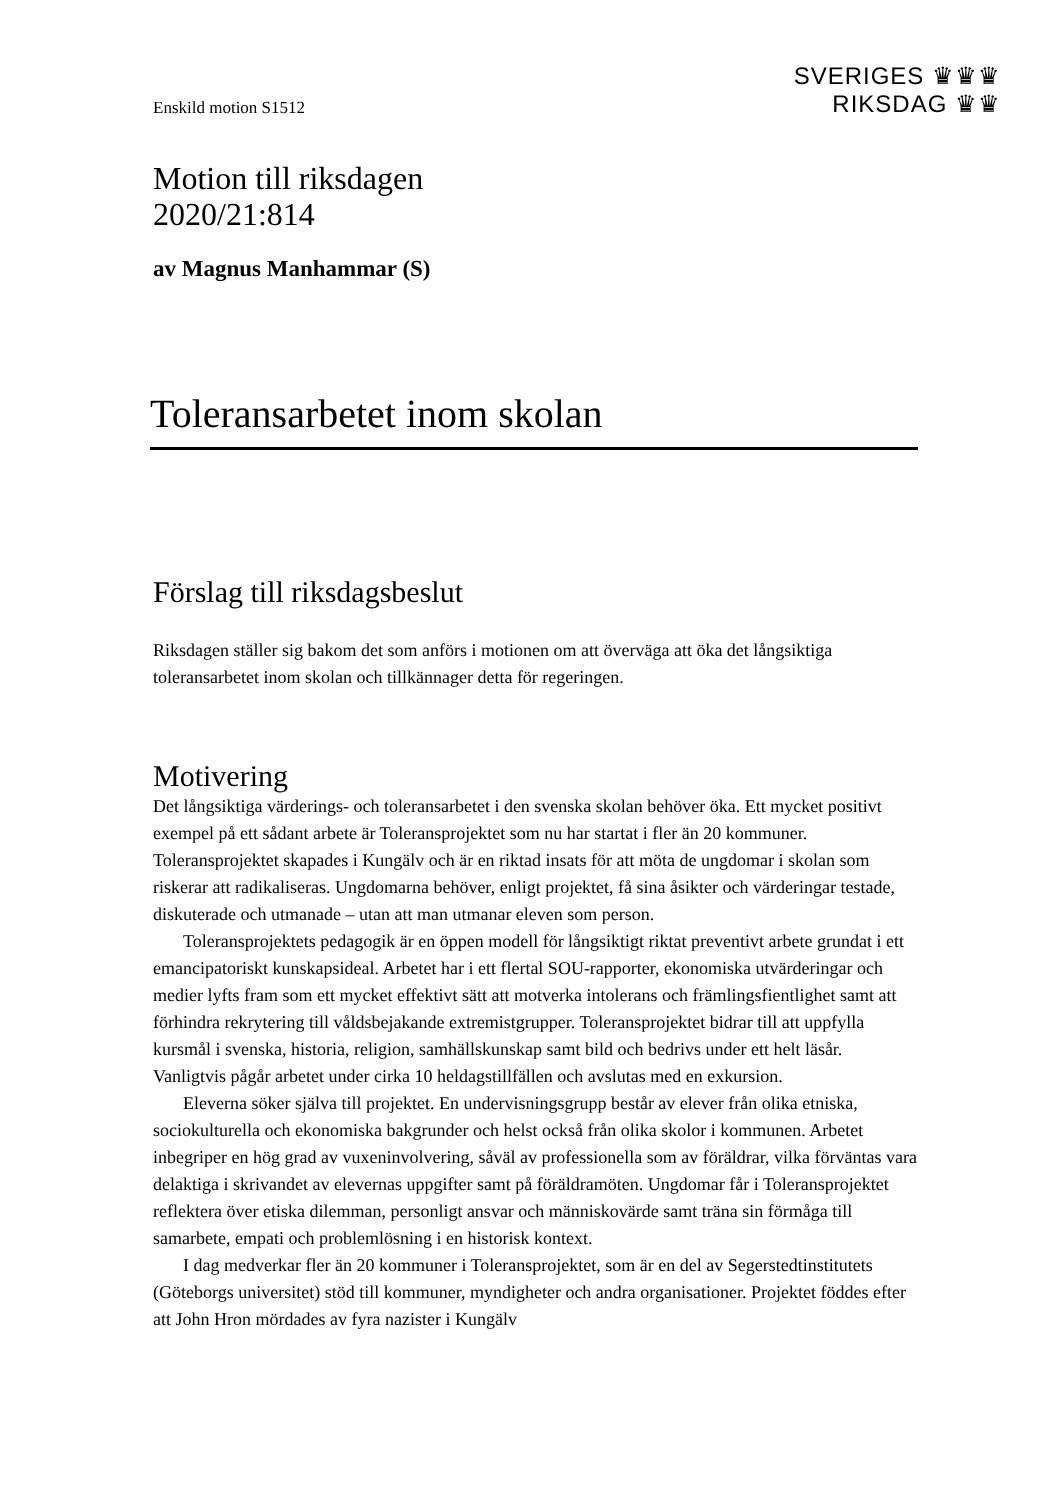SVERIGES ♛♛♛
RIKSDAG ♛♛
Enskild motion S1512
Motion till riksdagen
2020/21:814
av Magnus Manhammar (S)
Toleransarbetet inom skolan
Förslag till riksdagsbeslut
Riksdagen ställer sig bakom det som anförs i motionen om att överväga att öka det långsiktiga toleransarbetet inom skolan och tillkännager detta för regeringen.
Motivering
Det långsiktiga värderings- och toleransarbetet i den svenska skolan behöver öka. Ett mycket positivt exempel på ett sådant arbete är Toleransprojektet som nu har startat i fler än 20 kommuner. Toleransprojektet skapades i Kungälv och är en riktad insats för att möta de ungdomar i skolan som riskerar att radikaliseras. Ungdomarna behöver, enligt projektet, få sina åsikter och värderingar testade, diskuterade och utmanade – utan att man utmanar eleven som person.
Toleransprojektets pedagogik är en öppen modell för långsiktigt riktat preventivt arbete grundat i ett emancipatoriskt kunskapsideal. Arbetet har i ett flertal SOU-rapporter, ekonomiska utvärderingar och medier lyfts fram som ett mycket effektivt sätt att motverka intolerans och främlingsfientlighet samt att förhindra rekrytering till våldsbejakande extremistgrupper. Toleransprojektet bidrar till att uppfylla kursmål i svenska, historia, religion, samhällskunskap samt bild och bedrivs under ett helt läsår. Vanligtvis pågår arbetet under cirka 10 heldagstillfällen och avslutas med en exkursion.
Eleverna söker själva till projektet. En undervisningsgrupp består av elever från olika etniska, sociokulturella och ekonomiska bakgrunder och helst också från olika skolor i kommunen. Arbetet inbegriper en hög grad av vuxeninvolvering, såväl av professionella som av föräldrar, vilka förväntas vara delaktiga i skrivandet av elevernas uppgifter samt på föräldramöten. Ungdomar får i Toleransprojektet reflektera över etiska dilemman, personligt ansvar och människovärde samt träna sin förmåga till samarbete, empati och problemlösning i en historisk kontext.
I dag medverkar fler än 20 kommuner i Toleransprojektet, som är en del av Segerstedtinstitutets (Göteborgs universitet) stöd till kommuner, myndigheter och andra organisationer. Projektet föddes efter att John Hron mördades av fyra nazister i Kungälv